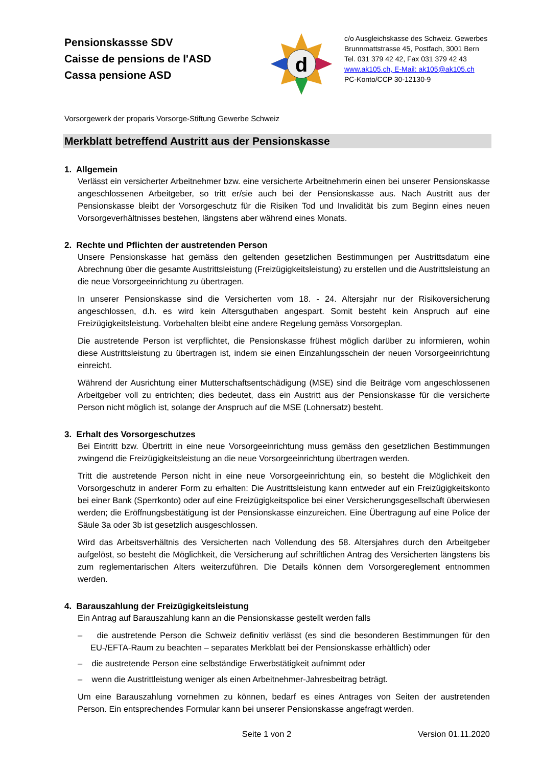Pensionskassse SDV
Caisse de pensions de l'ASD
Cassa pensione ASD
d
c/o Ausgleichskasse des Schweiz. Gewerbes
Brunnmattstrasse 45, Postfach, 3001 Bern
Tel. 031 379 42 42, Fax 031 379 42 43
www.ak105.ch, E-Mail: ak105@ak105.ch
PC-Konto/CCP 30-12130-9
Vorsorgewerk der proparis Vorsorge-Stiftung Gewerbe Schweiz
Merkblatt betreffend Austritt aus der Pensionskasse
1. Allgemein
Verlässt ein versicherter Arbeitnehmer bzw. eine versicherte Arbeitnehmerin einen bei unserer Pensionskasse angeschlossenen Arbeitgeber, so tritt er/sie auch bei der Pensionskasse aus. Nach Austritt aus der Pensionskasse bleibt der Vorsorgeschutz für die Risiken Tod und Invalidität bis zum Beginn eines neuen Vorsorgeverhältnisses bestehen, längstens aber während eines Monats.
2. Rechte und Pflichten der austretenden Person
Unsere Pensionskasse hat gemäss den geltenden gesetzlichen Bestimmungen per Austrittsdatum eine Abrechnung über die gesamte Austrittsleistung (Freizügigkeitsleistung) zu erstellen und die Austrittsleistung an die neue Vorsorgeeinrichtung zu übertragen.
In unserer Pensionskasse sind die Versicherten vom 18. - 24. Altersjahr nur der Risikoversicherung angeschlossen, d.h. es wird kein Altersguthaben angespart. Somit besteht kein Anspruch auf eine Freizügigkeitsleistung. Vorbehalten bleibt eine andere Regelung gemäss Vorsorgeplan.
Die austretende Person ist verpflichtet, die Pensionskasse frühest möglich darüber zu informieren, wohin diese Austrittsleistung zu übertragen ist, indem sie einen Einzahlungsschein der neuen Vorsorgeeinrichtung einreicht.
Während der Ausrichtung einer Mutterschaftsentschädigung (MSE) sind die Beiträge vom angeschlossenen Arbeitgeber voll zu entrichten; dies bedeutet, dass ein Austritt aus der Pensionskasse für die versicherte Person nicht möglich ist, solange der Anspruch auf die MSE (Lohnersatz) besteht.
3. Erhalt des Vorsorgeschutzes
Bei Eintritt bzw. Übertritt in eine neue Vorsorgeeinrichtung muss gemäss den gesetzlichen Bestimmungen zwingend die Freizügigkeitsleistung an die neue Vorsorgeeinrichtung übertragen werden.
Tritt die austretende Person nicht in eine neue Vorsorgeeinrichtung ein, so besteht die Möglichkeit den Vorsorgeschutz in anderer Form zu erhalten: Die Austrittsleistung kann entweder auf ein Freizügigkeitskonto bei einer Bank (Sperrkonto) oder auf eine Freizügigkeitspolice bei einer Versicherungsgesellschaft überwiesen werden; die Eröffnungsbestätigung ist der Pensionskasse einzureichen. Eine Übertragung auf eine Police der Säule 3a oder 3b ist gesetzlich ausgeschlossen.
Wird das Arbeitsverhältnis des Versicherten nach Vollendung des 58. Altersjahres durch den Arbeitgeber aufgelöst, so besteht die Möglichkeit, die Versicherung auf schriftlichen Antrag des Versicherten längstens bis zum reglementarischen Alters weiterzuführen. Die Details können dem Vorsorgereglement entnommen werden.
4. Barauszahlung der Freizügigkeitsleistung
Ein Antrag auf Barauszahlung kann an die Pensionskasse gestellt werden falls
– die austretende Person die Schweiz definitiv verlässt (es sind die besonderen Bestimmungen für den EU-/EFTA-Raum zu beachten – separates Merkblatt bei der Pensionskasse erhältlich) oder
– die austretende Person eine selbständige Erwerbstätigkeit aufnimmt oder
– wenn die Austrittleistung weniger als einen Arbeitnehmer-Jahresbeitrag beträgt.
Um eine Barauszahlung vornehmen zu können, bedarf es eines Antrages von Seiten der austretenden Person. Ein entsprechendes Formular kann bei unserer Pensionskasse angefragt werden.
Seite 1 von 2 Version 01.11.2020